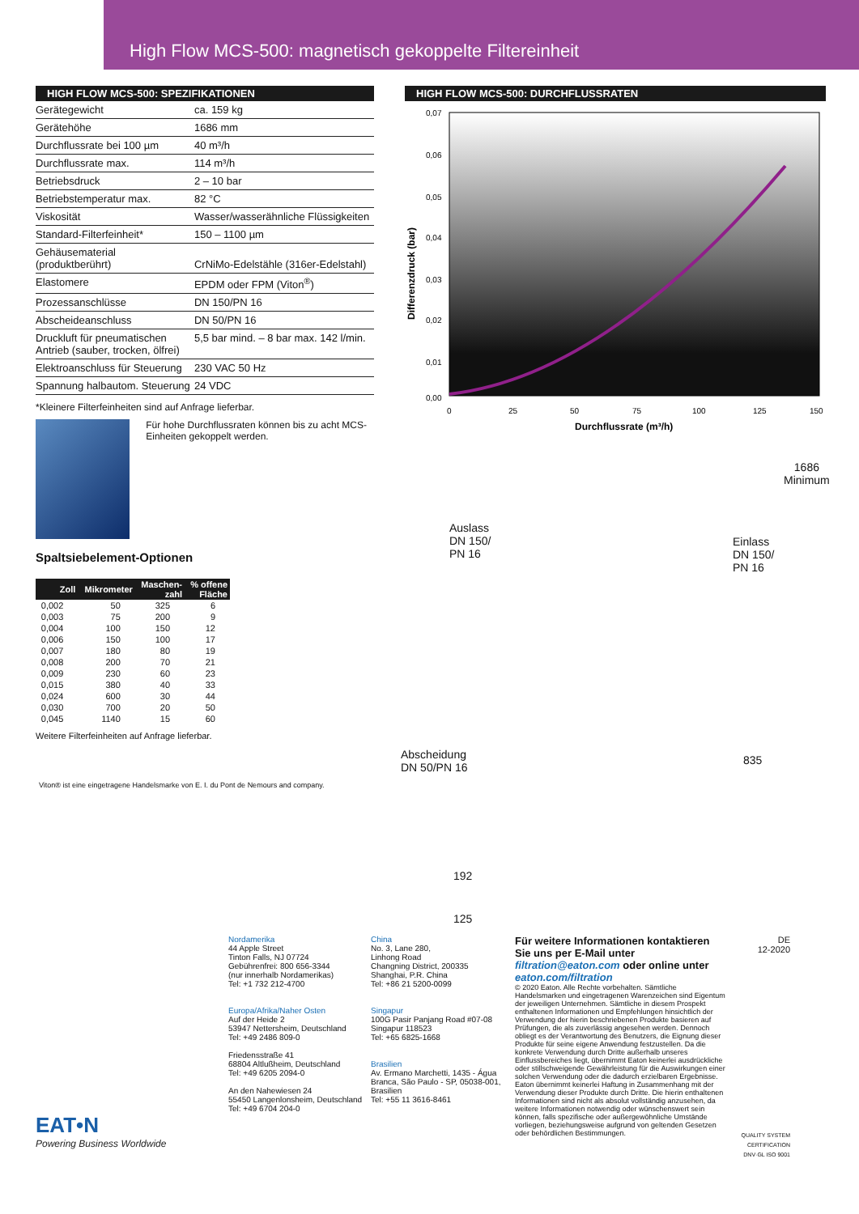High Flow MCS-500: magnetisch gekoppelte Filtereinheit
HIGH FLOW MCS-500: SPEZIFIKATIONEN
| Gerätegewicht | ca. 159 kg |
| Gerätehöhe | 1686 mm |
| Durchflussrate bei 100 µm | 40 m³/h |
| Durchflussrate max. | 114 m³/h |
| Betriebsdruck | 2 – 10 bar |
| Betriebstemperatur max. | 82 °C |
| Viskosität | Wasser/wasserähnliche Flüssigkeiten |
| Standard-Filterfeinheit* | 150 – 1100 µm |
| Gehäusematerial (produktberührt) | CrNiMo-Edelstähle (316er-Edelstahl) |
| Elastomere | EPDM oder FPM (Viton<sup>®</sup>) |
| Prozessanschlüsse | DN 150/PN 16 |
| Abscheideanschluss | DN 50/PN 16 |
| Druckluft für pneumatischen Antrieb (sauber, trocken, ölfrei) | 5,5 bar mind. – 8 bar max. 142 l/min. |
| Elektroanschluss für Steuerung | 230 VAC 50 Hz |
| Spannung halbautom. Steuerung | 24 VDC |
*Kleinere Filterfeinheiten sind auf Anfrage lieferbar.
Für hohe Durchflussraten können bis zu acht MCS-Einheiten gekoppelt werden.
Spaltsiebelement-Optionen
| Zoll | Mikrometer | Maschen- zahl | % offene Fläche |
| --- | --- | --- | --- |
| 0,002 | 50 | 325 | 6 |
| 0,003 | 75 | 200 | 9 |
| 0,004 | 100 | 150 | 12 |
| 0,006 | 150 | 100 | 17 |
| 0,007 | 180 | 80 | 19 |
| 0,008 | 200 | 70 | 21 |
| 0,009 | 230 | 60 | 23 |
| 0,015 | 380 | 40 | 33 |
| 0,024 | 600 | 30 | 44 |
| 0,030 | 700 | 20 | 50 |
| 0,045 | 1140 | 15 | 60 |
Weitere Filterfeinheiten auf Anfrage lieferbar.
Viton® ist eine eingetragene Handelsmarke von E. I. du Pont de Nemours and company.
HIGH FLOW MCS-500: DURCHFLUSSRATEN
0,07
0,06
0,05
0,04
0,03
0,02
0,01
0,00
0
25
50
75
100
125
150
Durchflussrate (m³/h)
Differenzdruck (bar)
1686
Minimum
Auslass
DN 150/
PN 16
Einlass
DN 150/
PN 16
Abscheidung
DN 50/PN 16
835
192
125
EAT•N
Powering Business Worldwide
Nordamerika
44 Apple Street
Tinton Falls, NJ 07724
Gebührenfrei: 800 656-3344
(nur innerhalb Nordamerikas)
Tel: +1 732 212-4700
Europa/Afrika/Naher Osten
Auf der Heide 2
53947 Nettersheim, Deutschland
Tel: +49 2486 809-0
Friedensstraße 41
68804 Altlußheim, Deutschland
Tel: +49 6205 2094-0
An den Nahewiesen 24
55450 Langenlonsheim, Deutschland
Tel: +49 6704 204-0
China
No. 3, Lane 280,
Linhong Road
Changning District, 200335
Shanghai, P.R. China
Tel: +86 21 5200-0099
Singapur
100G Pasir Panjang Road #07-08
Singapur 118523
Tel: +65 6825-1668
Brasilien
Av. Ermano Marchetti, 1435 - Água Branca, São Paulo - SP, 05038-001, Brasilien
Tel: +55 11 3616-8461
Für weitere Informationen kontaktieren Sie uns per E-Mail unter filtration@eaton.com oder online unter eaton.com/filtration
© 2020 Eaton. Alle Rechte vorbehalten. Sämtliche Handelsmarken und eingetragenen Warenzeichen sind Eigentum der jeweiligen Unternehmen. Sämtliche in diesem Prospekt enthaltenen Informationen und Empfehlungen hinsichtlich der Verwendung der hierin beschriebenen Produkte basieren auf Prüfungen, die als zuverlässig angesehen werden. Dennoch obliegt es der Verantwortung des Benutzers, die Eignung dieser Produkte für seine eigene Anwendung festzustellen. Da die konkrete Verwendung durch Dritte außerhalb unseres Einflussbereiches liegt, übernimmt Eaton keinerlei ausdrückliche oder stillschweigende Gewährleistung für die Auswirkungen einer solchen Verwendung oder die dadurch erzielbaren Ergebnisse. Eaton übernimmt keinerlei Haftung in Zusammenhang mit der Verwendung dieser Produkte durch Dritte. Die hierin enthaltenen Informationen sind nicht als absolut vollständig anzusehen, da weitere Informationen notwendig oder wünschenswert sein können, falls spezifische oder außergewöhnliche Umstände vorliegen, beziehungsweise aufgrund von geltenden Gesetzen oder behördlichen Bestimmungen.
DE
12-2020
QUALITY SYSTEM CERTIFICATION DNV·GL ISO 9001